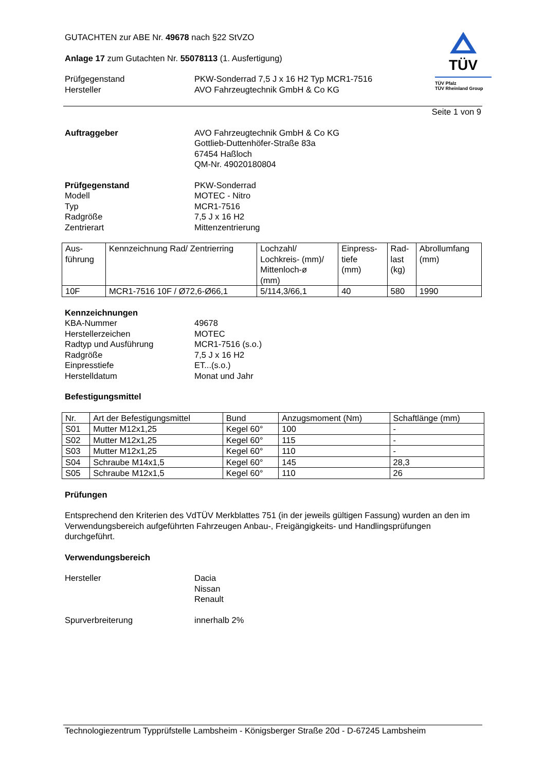TÜV
TÜV Pfalz
TÜV Rheinland Group
GUTACHTEN zur ABE Nr. 49678 nach §22 StVZO
Anlage 17 zum Gutachten Nr. 55078113 (1. Ausfertigung)
Prüfgegenstand
Hersteller
PKW-Sonderrad 7,5 J x 16 H2 Typ MCR1-7516
AVO Fahrzeugtechnik GmbH & Co KG
Seite 1 von 9
Auftraggeber AVO Fahrzeugtechnik GmbH & Co KG
Gottlieb-Duttenhöfer-Straße 83a
67454 Haßloch
QM-Nr. 49020180804
Prüfgegenstand
Modell
Typ
Radgröße
Zentrierart
PKW-Sonderrad
MOTEC - Nitro
MCR1-7516
7,5 J x 16 H2
Mittenzentrierung
| Aus- führung | Kennzeichnung Rad/ Zentrierring | Lochzahl/ Lochkreis- (mm)/ Mittenloch-ø (mm) | Einpress- tiefe (mm) | Rad- last (kg) | Abrollumfang (mm) |
| --- | --- | --- | --- | --- | --- |
| 10F | MCR1-7516 10F / Ø72,6-Ø66,1 | 5/114,3/66,1 | 40 | 580 | 1990 |
Kennzeichnungen
KBA-Nummer
Herstellerzeichen
Radtyp und Ausführung
Radgröße
Einpresstiefe
Herstelldatum
49678
MOTEC
MCR1-7516 (s.o.)
7,5 J x 16 H2
ET...(s.o.)
Monat und Jahr
Befestigungsmittel
| Nr. | Art der Befestigungsmittel | Bund | Anzugsmoment (Nm) | Schaftlänge (mm) |
| --- | --- | --- | --- | --- |
| S01 | Mutter M12x1,25 | Kegel 60° | 100 | - |
| S02 | Mutter M12x1,25 | Kegel 60° | 115 | - |
| S03 | Mutter M12x1,25 | Kegel 60° | 110 | - |
| S04 | Schraube M14x1,5 | Kegel 60° | 145 | 28,3 |
| S05 | Schraube M12x1,5 | Kegel 60° | 110 | 26 |
Prüfungen
Entsprechend den Kriterien des VdTÜV Merkblattes 751 (in der jeweils gültigen Fassung) wurden an den im Verwendungsbereich aufgeführten Fahrzeugen Anbau-, Freigängigkeits- und Handlingsprüfungen durchgeführt.
Verwendungsbereich
Hersteller Dacia
Nissan
Renault
Spurverbreiterung innerhalb 2%
Technologiezentrum Typprüfstelle Lambsheim - Königsberger Straße 20d - D-67245 Lambsheim